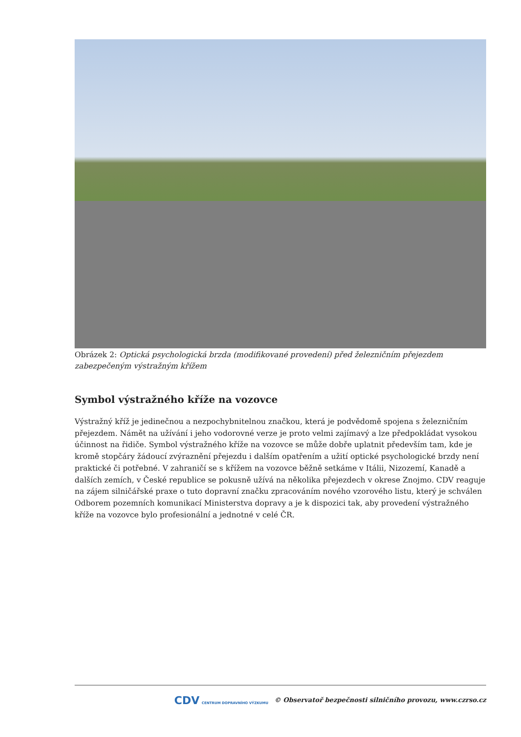Obrázek 2: Optická psychologická brzda (modifikované provedení) před železničním přejezdem zabezpečeným výstražným křížem
Symbol výstražného kříže na vozovce
Výstražný kříž je jedinečnou a nezpochybnitelnou značkou, která je podvědomě spojena s železničním přejezdem. Námět na užívání i jeho vodorovné verze je proto velmi zajímavý a lze předpokládat vysokou účinnost na řidiče. Symbol výstražného kříže na vozovce se může dobře uplatnit především tam, kde je kromě stopčáry žádoucí zvýraznění přejezdu i dalším opatřením a užití optické psychologické brzdy není praktické či potřebné. V zahraničí se s křížem na vozovce běžně setkáme v Itálii, Nizozemí, Kanadě a dalších zemích, v České republice se pokusně užívá na několika přejezdech v okrese Znojmo. CDV reaguje na zájem silničářské praxe o tuto dopravní značku zpracováním nového vzorového listu, který je schválen Odborem pozemních komunikací Ministerstva dopravy a je k dispozici tak, aby provedení výstražného kříže na vozovce bylo profesionální a jednotné v celé ČR.
CDV CENTRUM DOPRAVNÍHO VÝZKUMU © Observatoř bezpečnosti silničního provozu, www.czrso.cz